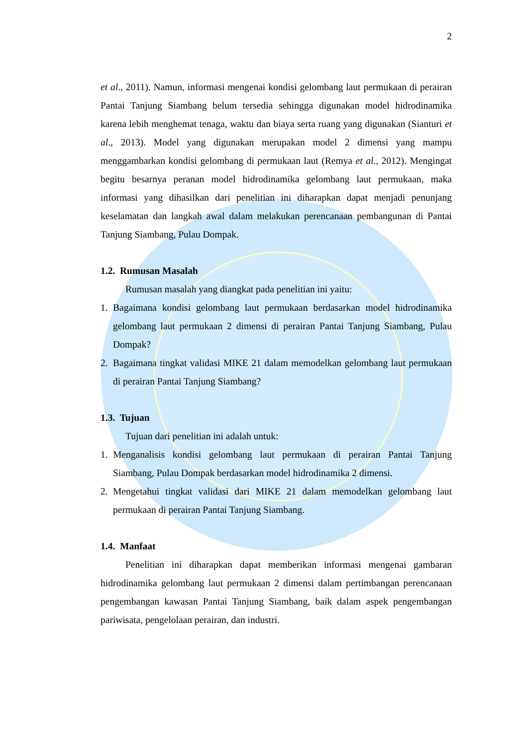2
et al., 2011). Namun, informasi mengenai kondisi gelombang laut permukaan di perairan Pantai Tanjung Siambang belum tersedia sehingga digunakan model hidrodinamika karena lebih menghemat tenaga, waktu dan biaya serta ruang yang digunakan (Sianturi et al., 2013). Model yang digunakan merupakan model 2 dimensi yang mampu menggambarkan kondisi gelombang di permukaan laut (Remya et al., 2012). Mengingat begitu besarnya peranan model hidrodinamika gelombang laut permukaan, maka informasi yang dihasilkan dari penelitian ini diharapkan dapat menjadi penunjang keselamatan dan langkah awal dalam melakukan perencanaan pembangunan di Pantai Tanjung Siambang, Pulau Dompak.
1.2. Rumusan Masalah
Rumusan masalah yang diangkat pada penelitian ini yaitu:
1. Bagaimana kondisi gelombang laut permukaan berdasarkan model hidrodinamika gelombang laut permukaan 2 dimensi di perairan Pantai Tanjung Siambang, Pulau Dompak?
2. Bagaimana tingkat validasi MIKE 21 dalam memodelkan gelombang laut permukaan di perairan Pantai Tanjung Siambang?
1.3. Tujuan
Tujuan dari penelitian ini adalah untuk:
1. Menganalisis kondisi gelombang laut permukaan di perairan Pantai Tanjung Siambang, Pulau Dompak berdasarkan model hidrodinamika 2 dimensi.
2. Mengetahui tingkat validasi dari MIKE 21 dalam memodelkan gelombang laut permukaan di perairan Pantai Tanjung Siambang.
1.4. Manfaat
Penelitian ini diharapkan dapat memberikan informasi mengenai gambaran hidrodinamika gelombang laut permukaan 2 dimensi dalam pertimbangan perencanaan pengembangan kawasan Pantai Tanjung Siambang, baik dalam aspek pengembangan pariwisata, pengelolaan perairan, dan industri.